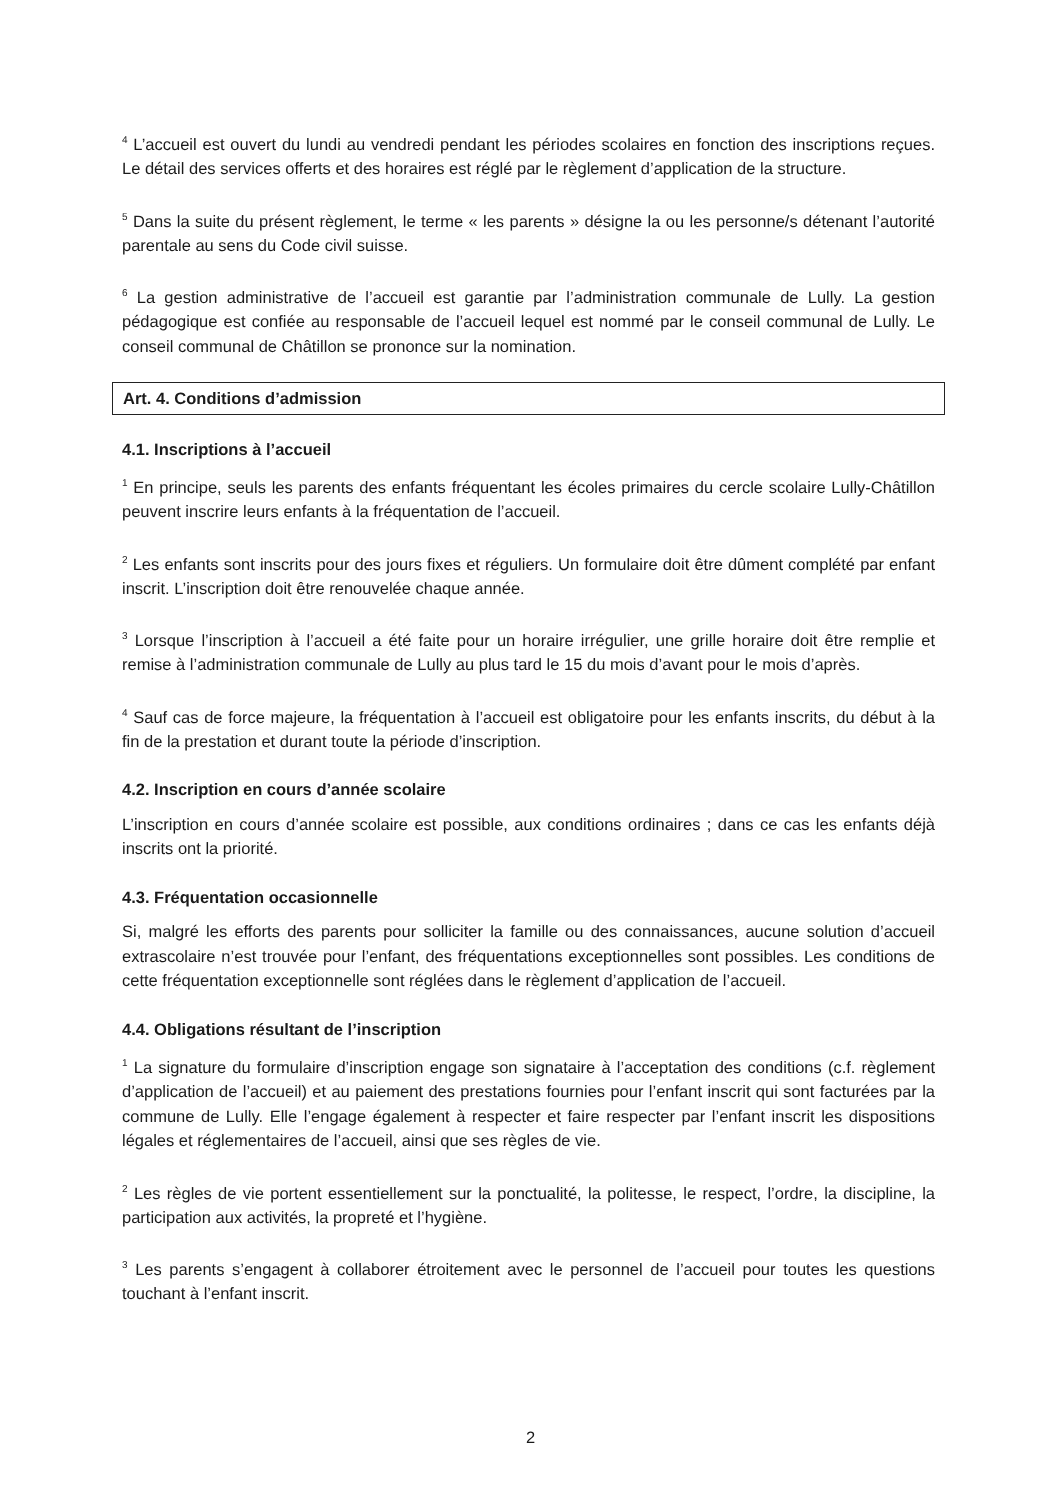<sup>4</sup> L’accueil est ouvert du lundi au vendredi pendant les périodes scolaires en fonction des inscriptions reçues. Le détail des services offerts et des horaires est réglé par le règlement d’application de la structure.
<sup>5</sup> Dans la suite du présent règlement, le terme « les parents » désigne la ou les personne/s détenant l’autorité parentale au sens du Code civil suisse.
<sup>6</sup> La gestion administrative de l’accueil est garantie par l’administration communale de Lully. La gestion pédagogique est confiée au responsable de l’accueil lequel est nommé par le conseil communal de Lully. Le conseil communal de Châtillon se prononce sur la nomination.
Art. 4. Conditions d’admission
4.1. Inscriptions à l’accueil
<sup>1</sup> En principe, seuls les parents des enfants fréquentant les écoles primaires du cercle scolaire Lully-Châtillon peuvent inscrire leurs enfants à la fréquentation de l’accueil.
<sup>2</sup> Les enfants sont inscrits pour des jours fixes et réguliers. Un formulaire doit être dûment complété par enfant inscrit. L’inscription doit être renouvelée chaque année.
<sup>3</sup> Lorsque l’inscription à l’accueil a été faite pour un horaire irrégulier, une grille horaire doit être remplie et remise à l’administration communale de Lully au plus tard le 15 du mois d’avant pour le mois d’après.
<sup>4</sup> Sauf cas de force majeure, la fréquentation à l’accueil est obligatoire pour les enfants inscrits, du début à la fin de la prestation et durant toute la période d’inscription.
4.2. Inscription en cours d’année scolaire
L’inscription en cours d’année scolaire est possible, aux conditions ordinaires ; dans ce cas les enfants déjà inscrits ont la priorité.
4.3. Fréquentation occasionnelle
Si, malgré les efforts des parents pour solliciter la famille ou des connaissances, aucune solution d’accueil extrascolaire n’est trouvée pour l’enfant, des fréquentations exceptionnelles sont possibles. Les conditions de cette fréquentation exceptionnelle sont réglées dans le règlement d’application de l’accueil.
4.4. Obligations résultant de l’inscription
<sup>1</sup> La signature du formulaire d’inscription engage son signataire à l’acceptation des conditions (c.f. règlement d’application de l’accueil) et au paiement des prestations fournies pour l’enfant inscrit qui sont facturées par la commune de Lully. Elle l’engage également à respecter et faire respecter par l’enfant inscrit les dispositions légales et réglementaires de l’accueil, ainsi que ses règles de vie.
<sup>2</sup> Les règles de vie portent essentiellement sur la ponctualité, la politesse, le respect, l’ordre, la discipline, la participation aux activités, la propreté et l’hygiène.
<sup>3</sup> Les parents s’engagent à collaborer étroitement avec le personnel de l’accueil pour toutes les questions touchant à l’enfant inscrit.
2